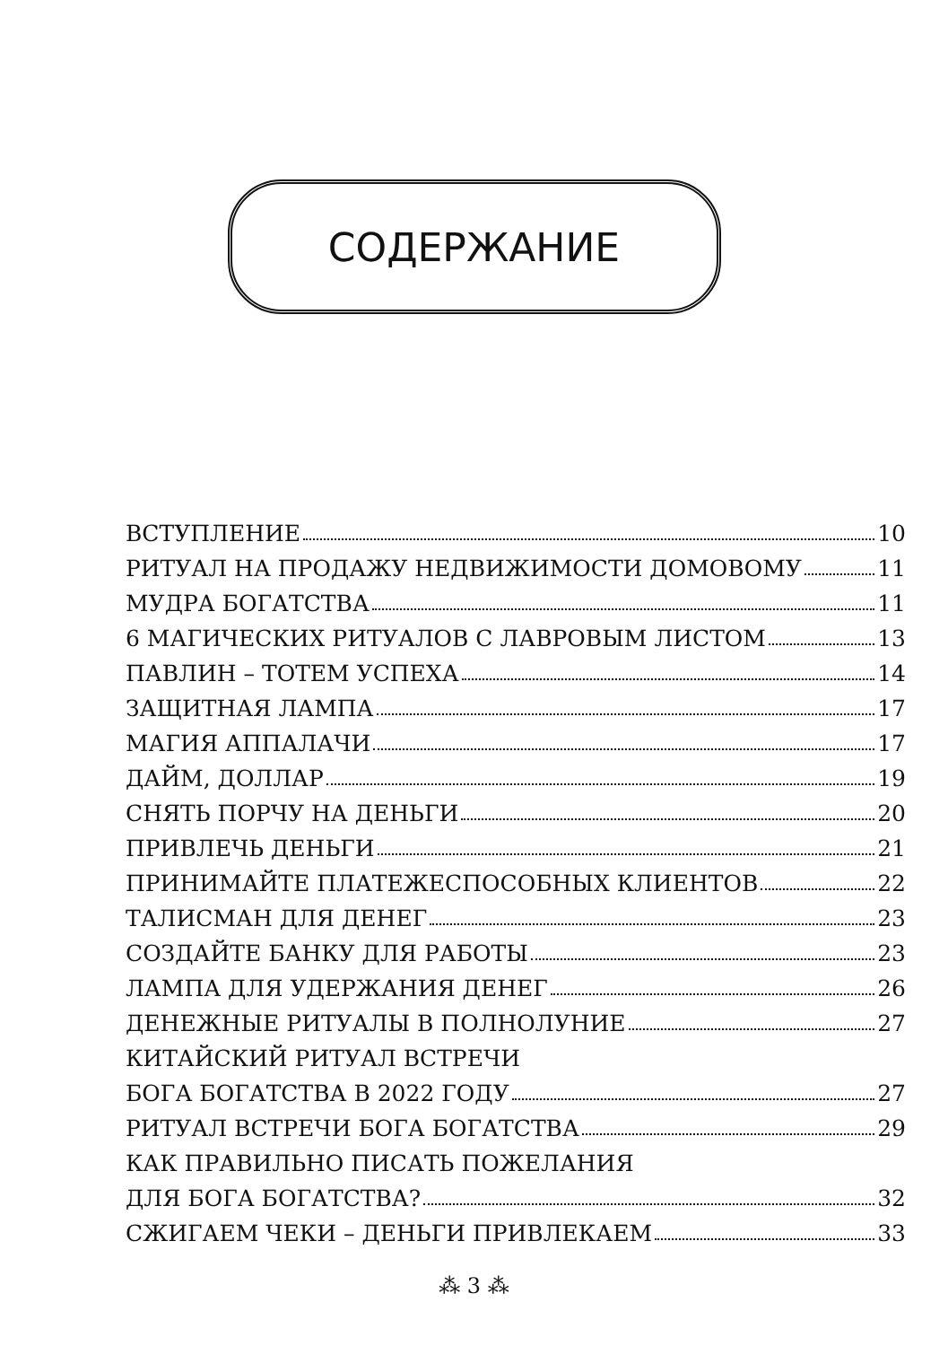СОДЕРЖАНИЕ
ВСТУПЛЕНИЕ 10
РИТУАЛ НА ПРОДАЖУ НЕДВИЖИМОСТИ ДОМОВОМУ 11
МУДРА БОГАТСТВА 11
6 МАГИЧЕСКИХ РИТУАЛОВ С ЛАВРОВЫМ ЛИСТОМ 13
ПАВЛИН – ТОТЕМ УСПЕХА 14
ЗАЩИТНАЯ ЛАМПА 17
МАГИЯ АППАЛАЧИ 17
ДАЙМ, ДОЛЛАР 19
СНЯТЬ ПОРЧУ НА ДЕНЬГИ 20
ПРИВЛЕЧЬ ДЕНЬГИ 21
ПРИНИМАЙТЕ ПЛАТЕЖЕСПОСОБНЫХ КЛИЕНТОВ 22
ТАЛИСМАН ДЛЯ ДЕНЕГ 23
СОЗДАЙТЕ БАНКУ ДЛЯ РАБОТЫ 23
ЛАМПА ДЛЯ УДЕРЖАНИЯ ДЕНЕГ 26
ДЕНЕЖНЫЕ РИТУАЛЫ В ПОЛНОЛУНИЕ 27
КИТАЙСКИЙ РИТУАЛ ВСТРЕЧИ
БОГА БОГАТСТВА В 2022 ГОДУ 27
РИТУАЛ ВСТРЕЧИ БОГА БОГАТСТВА 29
КАК ПРАВИЛЬНО ПИСАТЬ ПОЖЕЛАНИЯ
ДЛЯ БОГА БОГАТСТВА? 32
СЖИГАЕМ ЧЕКИ – ДЕНЬГИ ПРИВЛЕКАЕМ 33
⁂ 3 ⁂